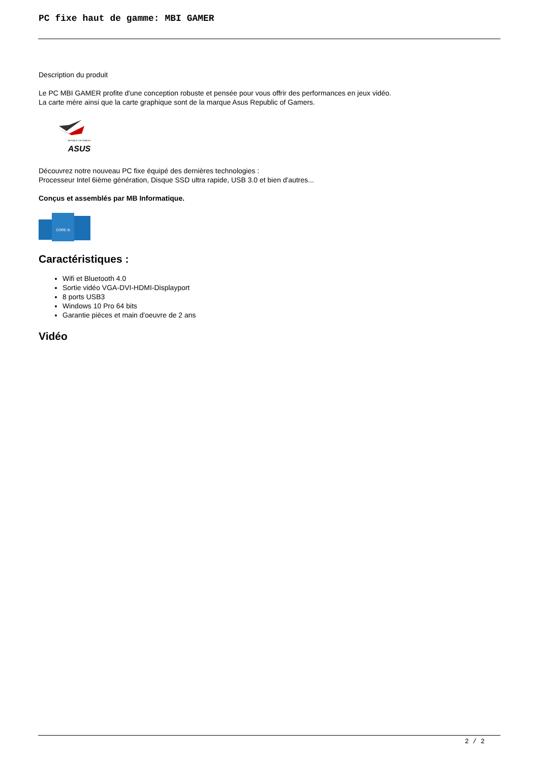PC fixe haut de gamme: MBI GAMER
Description du produit
Le PC MBI GAMER profite d'une conception robuste et pensée pour vous offrir des performances en jeux vidéo.
La carte mére ainsi que la carte graphique sont de la marque Asus Republic of Gamers.
REPUBLIC OF GAMERS
ASUS
Découvrez notre nouveau PC fixe équipé des dernières technologies :
Processeur Intel 6ième génération, Disque SSD ultra rapide, USB 3.0 et bien d'autres...
Conçus et assemblés par MB Informatique.
CORE i5
Caractéristiques :
Wifi et Bluetooth 4.0
Sortie vidéo VGA-DVI-HDMI-Displayport
8 ports USB3
Windows 10 Pro 64 bits
Garantie pièces et main d'oeuvre de 2 ans
Vidéo
2 / 2